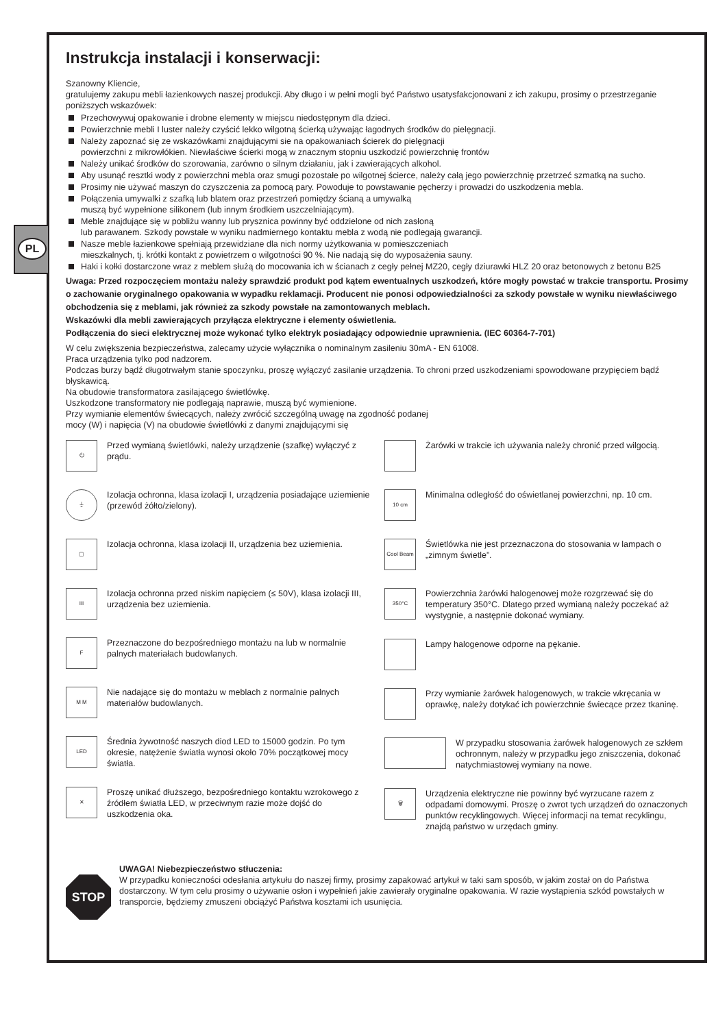PL
Instrukcja instalacji i konserwacji:
Szanowny Kliencie,
gratulujemy zakupu mebli łazienkowych naszej produkcji. Aby długo i w pełni mogli być Państwo usatysfakcjonowani z ich zakupu, prosimy o przestrzeganie poniższych wskazówek:
Przechowywuj opakowanie i drobne elementy w miejscu niedostępnym dla dzieci.
Powierzchnie mebli I luster należy czyścić lekko wilgotną ścierką używając łagodnych środków do pielęgnacji.
Należy zapoznać się ze wskazówkami znajdującymi sie na opakowaniach ścierek do pielęgnacji
powierzchni z mikrowłókien. Niewłaściwe ścierki mogą w znacznym stopniu uszkodzić powierzchnię frontów
Należy unikać środków do szorowania, zarówno o silnym działaniu, jak i zawierających alkohol.
Aby usunąć resztki wody z powierzchni mebla oraz smugi pozostałe po wilgotnej ścierce, należy całą jego powierzchnię przetrzeć szmatką na sucho.
Prosimy nie używać maszyn do czyszczenia za pomocą pary. Powoduje to powstawanie pęcherzy i prowadzi do uszkodzenia mebla.
Połączenia umywalki z szafką lub blatem oraz przestrzeń pomiędzy ścianą a umywalką
muszą być wypełnione silikonem (lub innym środkiem uszczelniającym).
Meble znajdujące się w pobliżu wanny lub prysznica powinny być oddzielone od nich zasłoną
lub parawanem. Szkody powstałe w wyniku nadmiernego kontaktu mebla z wodą nie podlegają gwarancji.
Nasze meble łazienkowe spełniają przewidziane dla nich normy użytkowania w pomieszczeniach
mieszkalnych, tj. krótki kontakt z powietrzem o wilgotności 90 %. Nie nadają się do wyposażenia sauny.
Haki i kołki dostarczone wraz z meblem służą do mocowania ich w ścianach z cegły pełnej MZ20, cegły dziurawki HLZ 20 oraz betonowych z betonu B25
Uwaga: Przed rozpoczęciem montażu należy sprawdzić produkt pod kątem ewentualnych uszkodzeń, które mogły powstać w trakcie transportu. Prosimy o zachowanie oryginalnego opakowania w wypadku reklamacji. Producent nie ponosi odpowiedzialności za szkody powstałe w wyniku niewłaściwego obchodzenia się z meblami, jak również za szkody powstałe na zamontowanych meblach.
Wskazówki dla mebli zawierających przyłącza elektryczne i elementy oświetlenia.
Podłączenia do sieci elektrycznej może wykonać tylko elektryk posiadający odpowiednie uprawnienia. (IEC 60364-7-701)
W celu zwiększenia bezpieczeństwa, zalecamy użycie wyłącznika o nominalnym zasileniu 30mA - EN 61008.
Praca urządzenia tylko pod nadzorem.
Podczas burzy bądź długotrwałym stanie spoczynku, proszę wyłączyć zasilanie urządzenia. To chroni przed uszkodzeniami spowodowane przypięciem bądź błyskawicą.
Na obudowie transformatora zasilającego świetlówkę.
Uszkodzone transformatory nie podlegają naprawie, muszą być wymienione.
Przy wymianie elementów świecących, należy zwrócić szczególną uwagę na zgodność podanej
mocy (W) i napięcia (V) na obudowie świetlówki z danymi znajdującymi się
⏻
Przed wymianą świetlówki, należy urządzenie (szafkę) wyłączyć z prądu.
⏚
Izolacja ochronna, klasa izolacji I, urządzenia posiadające uziemienie (przewód żółto/zielony).
▢
Izolacja ochronna, klasa izolacji II, urządzenia bez uziemienia.
III
Izolacja ochronna przed niskim napięciem (≤ 50V), klasa izolacji III, urządzenia bez uziemienia.
F
Przeznaczone do bezpośredniego montażu na lub w normalnie palnych materiałach budowlanych.
M M
Nie nadające się do montażu w meblach z normalnie palnych materiałów budowlanych.
LED
Średnia żywotność naszych diod LED to 15000 godzin. Po tym okresie, natężenie światła wynosi około 70% początkowej mocy światła.
✕
Proszę unikać dłuższego, bezpośredniego kontaktu wzrokowego z źródłem światła LED, w przeciwnym razie może dojść do uszkodzenia oka.
Żarówki w trakcie ich używania należy chronić przed wilgocią.
10 cm
Minimalna odległość do oświetlanej powierzchni, np. 10 cm.
Cool Beam
Świetlówka nie jest przeznaczona do stosowania w lampach o „zimnym świetle”.
350°C
Powierzchnia żarówki halogenowej może rozgrzewać się do temperatury 350°C. Dlatego przed wymianą należy poczekać aż wystygnie, a następnie dokonać wymiany.
Lampy halogenowe odporne na pękanie.
Przy wymianie żarówek halogenowych, w trakcie wkręcania w oprawkę, należy dotykać ich powierzchnie świecące przez tkaninę.
W przypadku stosowania żarówek halogenowych ze szkłem ochronnym, należy w przypadku jego zniszczenia, dokonać natychmiastowej wymiany na nowe.
🗑
Urządzenia elektryczne nie powinny być wyrzucane razem z odpadami domowymi. Proszę o zwrot tych urządzeń do oznaczonych punktów recyklingowych. Więcej informacji na temat recyklingu, znajdą państwo w urzędach gminy.
STOP
UWAGA! Niebezpieczeństwo stłuczenia:
W przypadku konieczności odesłania artykułu do naszej firmy, prosimy zapakować artykuł w taki sam sposób, w jakim został on do Państwa dostarczony. W tym celu prosimy o używanie osłon i wypełnień jakie zawierały oryginalne opakowania. W razie wystąpienia szkód powstałych w transporcie, będziemy zmuszeni obciążyć Państwa kosztami ich usunięcia.